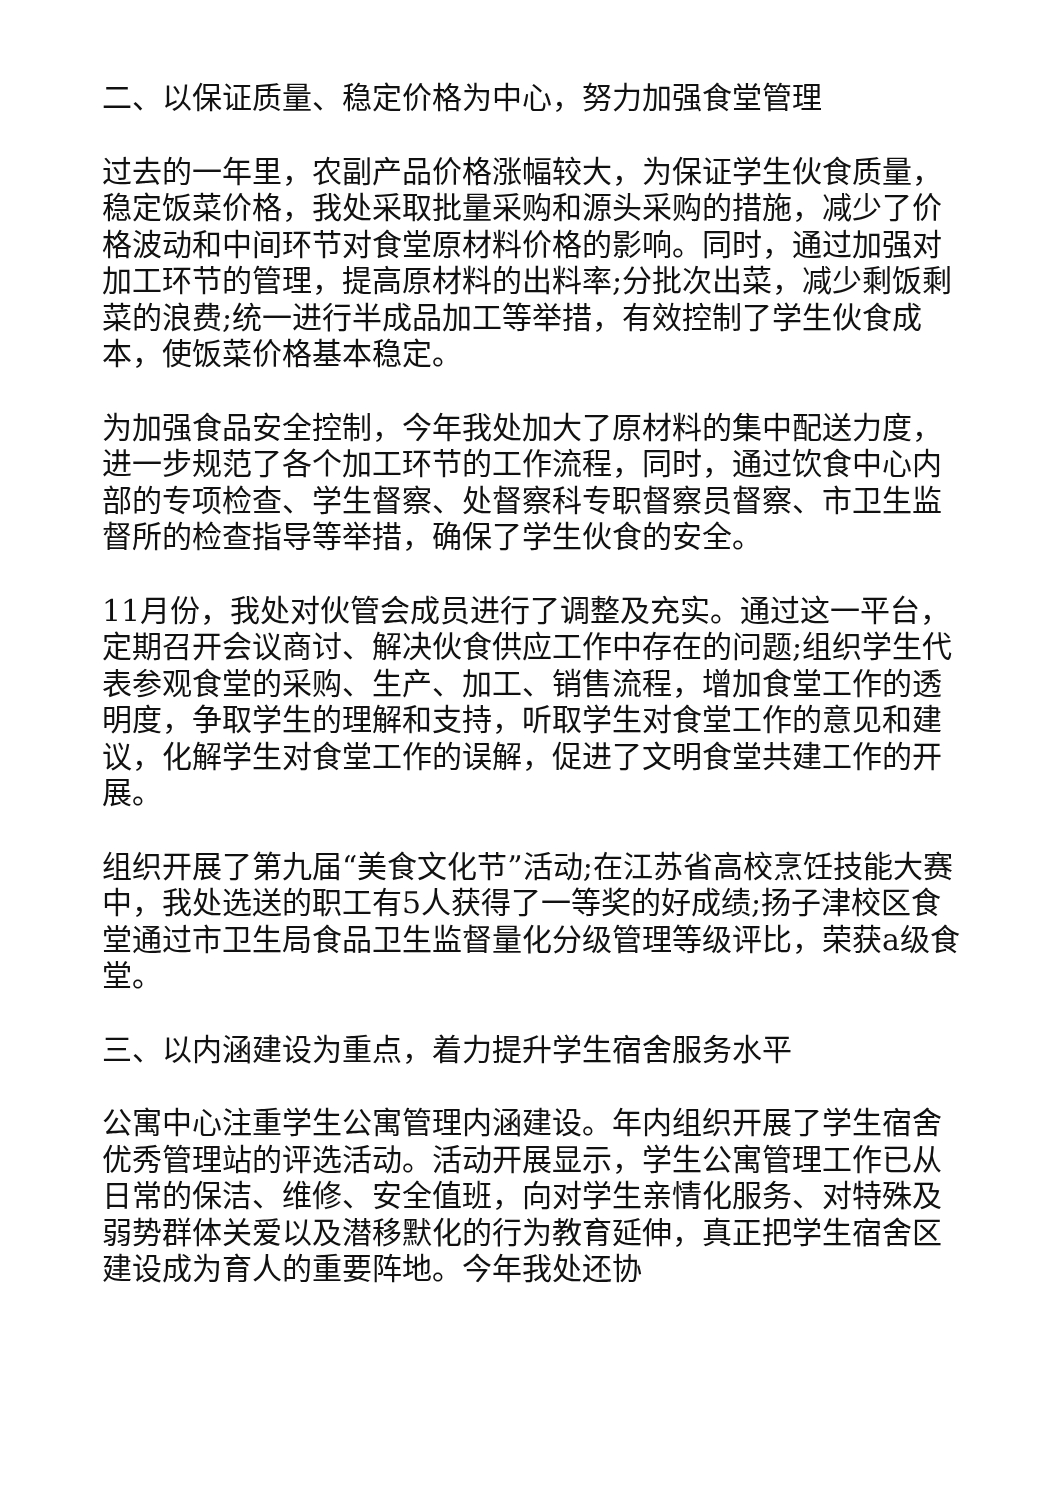二、以保证质量、稳定价格为中心，努力加强食堂管理
过去的一年里，农副产品价格涨幅较大，为保证学生伙食质量，稳定饭菜价格，我处采取批量采购和源头采购的措施，减少了价格波动和中间环节对食堂原材料价格的影响。同时，通过加强对加工环节的管理，提高原材料的出料率;分批次出菜，减少剩饭剩菜的浪费;统一进行半成品加工等举措，有效控制了学生伙食成本，使饭菜价格基本稳定。
为加强食品安全控制，今年我处加大了原材料的集中配送力度，进一步规范了各个加工环节的工作流程，同时，通过饮食中心内部的专项检查、学生督察、处督察科专职督察员督察、市卫生监督所的检查指导等举措，确保了学生伙食的安全。
11月份，我处对伙管会成员进行了调整及充实。通过这一平台，定期召开会议商讨、解决伙食供应工作中存在的问题;组织学生代表参观食堂的采购、生产、加工、销售流程，增加食堂工作的透明度，争取学生的理解和支持，听取学生对食堂工作的意见和建议，化解学生对食堂工作的误解，促进了文明食堂共建工作的开展。
组织开展了第九届“美食文化节”活动;在江苏省高校烹饪技能大赛中，我处选送的职工有5人获得了一等奖的好成绩;扬子津校区食堂通过市卫生局食品卫生监督量化分级管理等级评比，荣获a级食堂。
三、以内涵建设为重点，着力提升学生宿舍服务水平
公寓中心注重学生公寓管理内涵建设。年内组织开展了学生宿舍优秀管理站的评选活动。活动开展显示，学生公寓管理工作已从日常的保洁、维修、安全值班，向对学生亲情化服务、对特殊及弱势群体关爱以及潜移默化的行为教育延伸，真正把学生宿舍区建设成为育人的重要阵地。今年我处还协